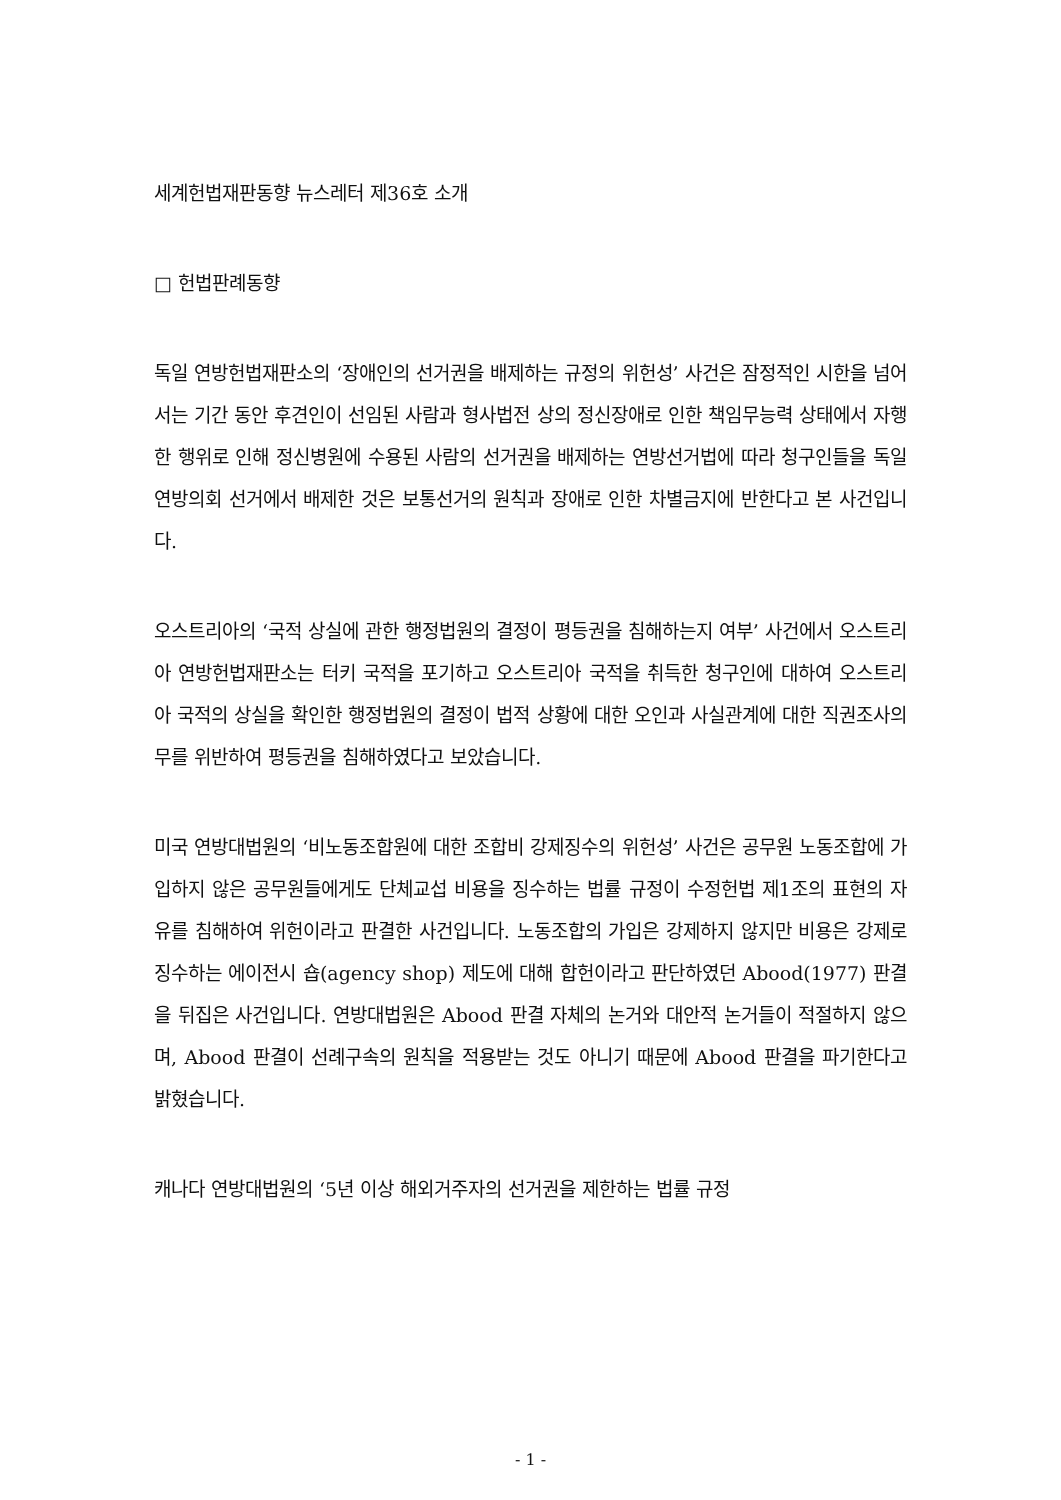세계헌법재판동향 뉴스레터 제36호 소개
□ 헌법판례동향
독일 연방헌법재판소의 ‘장애인의 선거권을 배제하는 규정의 위헌성’ 사건은 잠정적인 시한을 넘어서는 기간 동안 후견인이 선임된 사람과 형사법전 상의 정신장애로 인한 책임무능력 상태에서 자행한 행위로 인해 정신병원에 수용된 사람의 선거권을 배제하는 연방선거법에 따라 청구인들을 독일 연방의회 선거에서 배제한 것은 보통선거의 원칙과 장애로 인한 차별금지에 반한다고 본 사건입니다.
오스트리아의 ‘국적 상실에 관한 행정법원의 결정이 평등권을 침해하는지 여부’ 사건에서 오스트리아 연방헌법재판소는 터키 국적을 포기하고 오스트리아 국적을 취득한 청구인에 대하여 오스트리아 국적의 상실을 확인한 행정법원의 결정이 법적 상황에 대한 오인과 사실관계에 대한 직권조사의무를 위반하여 평등권을 침해하였다고 보았습니다.
미국 연방대법원의 ‘비노동조합원에 대한 조합비 강제징수의 위헌성’ 사건은 공무원 노동조합에 가입하지 않은 공무원들에게도 단체교섭 비용을 징수하는 법률 규정이 수정헌법 제1조의 표현의 자유를 침해하여 위헌이라고 판결한 사건입니다. 노동조합의 가입은 강제하지 않지만 비용은 강제로 징수하는 에이전시 숍(agency shop) 제도에 대해 합헌이라고 판단하였던 Abood(1977) 판결을 뒤집은 사건입니다. 연방대법원은 Abood 판결 자체의 논거와 대안적 논거들이 적절하지 않으며, Abood 판결이 선례구속의 원칙을 적용받는 것도 아니기 때문에 Abood 판결을 파기한다고 밝혔습니다.
캐나다 연방대법원의 ‘5년 이상 해외거주자의 선거권을 제한하는 법률 규정
- 1 -